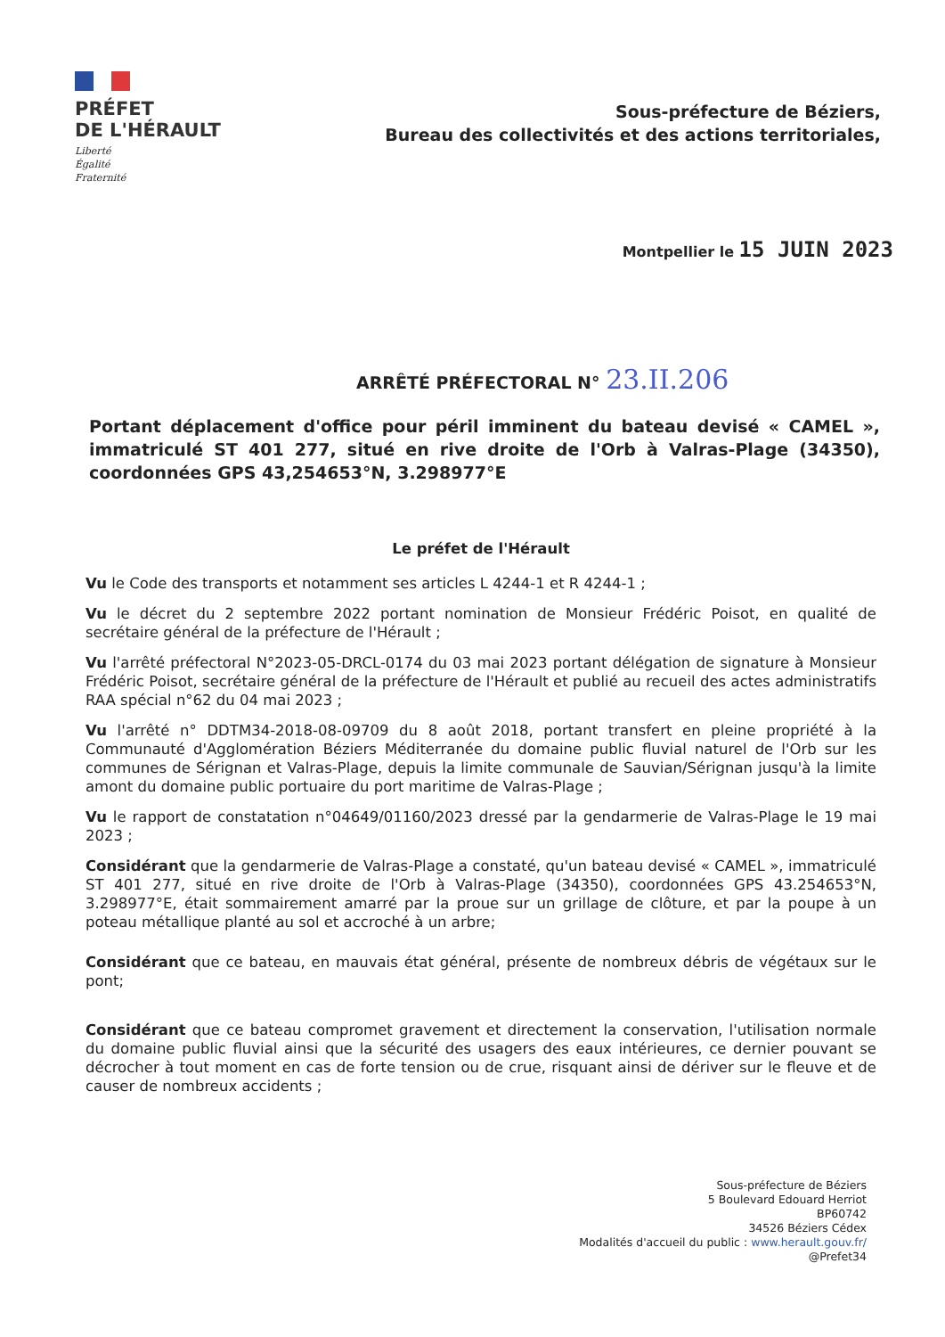PRÉFET
DE L'HÉRAULT
Liberté
Égalité
Fraternité
Sous-préfecture de Béziers,
Bureau des collectivités et des actions territoriales,
Montpellier le 15 JUIN 2023
ARRÊTÉ PRÉFECTORAL N° 23.II.206
Portant déplacement d'office pour péril imminent du bateau devisé « CAMEL », immatriculé ST 401 277, situé en rive droite de l'Orb à Valras-Plage (34350), coordonnées GPS 43,254653°N, 3.298977°E
Le préfet de l'Hérault
Vu le Code des transports et notamment ses articles L 4244-1 et R 4244-1 ;
Vu le décret du 2 septembre 2022 portant nomination de Monsieur Frédéric Poisot, en qualité de secrétaire général de la préfecture de l'Hérault ;
Vu l'arrêté préfectoral N°2023-05-DRCL-0174 du 03 mai 2023 portant délégation de signature à Monsieur Frédéric Poisot, secrétaire général de la préfecture de l'Hérault et publié au recueil des actes administratifs RAA spécial n°62 du 04 mai 2023 ;
Vu l'arrêté n° DDTM34-2018-08-09709 du 8 août 2018, portant transfert en pleine propriété à la Communauté d'Agglomération Béziers Méditerranée du domaine public fluvial naturel de l'Orb sur les communes de Sérignan et Valras-Plage, depuis la limite communale de Sauvian/Sérignan jusqu'à la limite amont du domaine public portuaire du port maritime de Valras-Plage ;
Vu le rapport de constatation n°04649/01160/2023 dressé par la gendarmerie de Valras-Plage le 19 mai 2023 ;
Considérant que la gendarmerie de Valras-Plage a constaté, qu'un bateau devisé « CAMEL », immatriculé ST 401 277, situé en rive droite de l'Orb à Valras-Plage (34350), coordonnées GPS 43.254653°N, 3.298977°E, était sommairement amarré par la proue sur un grillage de clôture, et par la poupe à un poteau métallique planté au sol et accroché à un arbre;
Considérant que ce bateau, en mauvais état général, présente de nombreux débris de végétaux sur le pont;
Considérant que ce bateau compromet gravement et directement la conservation, l'utilisation normale du domaine public fluvial ainsi que la sécurité des usagers des eaux intérieures, ce dernier pouvant se décrocher à tout moment en cas de forte tension ou de crue, risquant ainsi de dériver sur le fleuve et de causer de nombreux accidents ;
Sous-préfecture de Béziers
5 Boulevard Edouard Herriot
BP60742
34526 Béziers Cédex
Modalités d'accueil du public : www.herault.gouv.fr/
@Prefet34